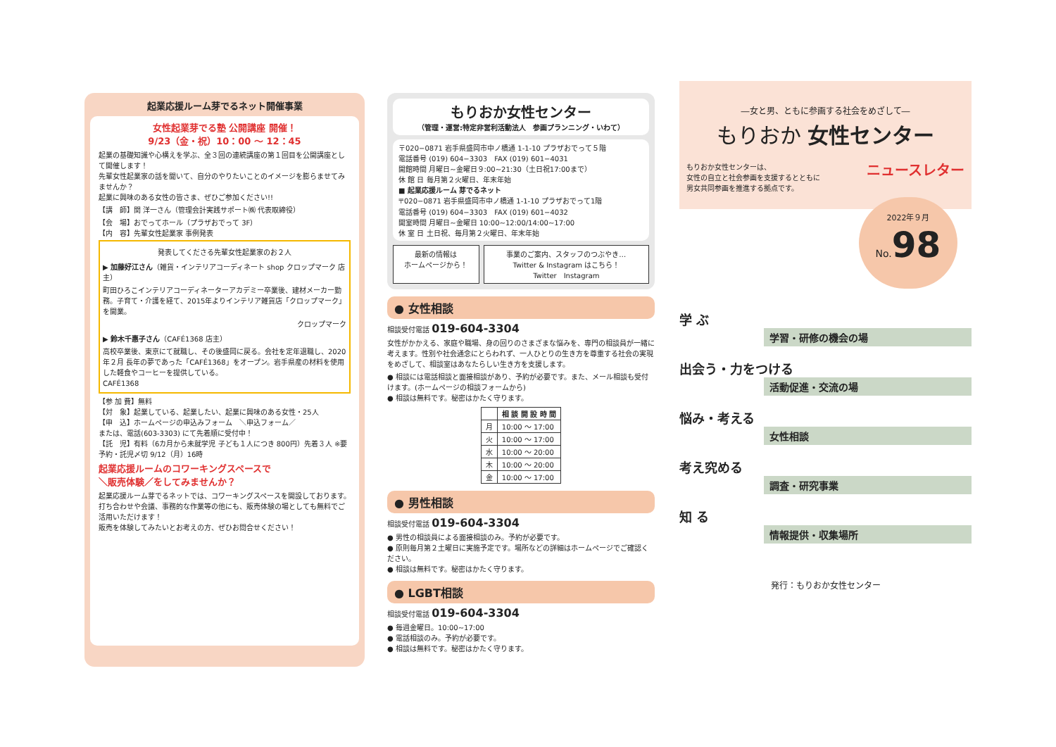起業応援ルーム芽でるネット開催事業
女性起業芽でる塾 公開講座 開催！
9/23（金・祝）10：00 ～ 12：45
起業の基礎知識や心構えを学ぶ、全３回の連続講座の第１回目を公開講座として開催します！
先輩女性起業家の話を聞いて、自分のやりたいことのイメージを膨らませてみませんか？
起業に興味のある女性の皆さま、ぜひご参加ください!!
【講　師】関 洋一さん（管理会計実践サポート㈱ 代表取締役）
【会　場】おでってホール（プラザおでって 3F）
【内　容】先輩女性起業家 事例発表
発表してくださる先輩女性起業家のお２人
▶ 加藤好江さん（雑貨・インテリアコーディネート shop クロップマーク 店主）
町田ひろこインテリアコーディネーターアカデミー卒業後、建材メーカー勤務。子育て・介護を経て、2015年よりインテリア雑貨店「クロップマーク」を開業。
クロップマーク
▶ 鈴木千惠子さん（CAFÉ1368 店主）
高校卒業後、東京にて就職し、その後盛岡に戻る。会社を定年退職し、2020年２月 長年の夢であった「CAFÉ1368」をオープン。岩手県産の材料を使用した軽食やコーヒーを提供している。
CAFÉ1368
【参 加 費】無料
【対　象】起業している、起業したい、起業に興味のある女性・25人
【申　込】ホームページの申込みフォーム　＼申込フォーム／
または、電話(603-3303) にて先着順に受付中！
【託　児】有料（6カ月から未就学児 子ども１人につき 800円）先着３人 ※要予約・託児〆切 9/12（月）16時
起業応援ルームのコワーキングスペースで
＼販売体験／をしてみませんか？
起業応援ルーム芽でるネットでは、コワーキングスペースを開設しております。打ち合わせや会議、事務的な作業等の他にも、販売体験の場としても無料でご活用いただけます！
販売を体験してみたいとお考えの方、ぜひお問合せください！
もりおか女性センター
（管理・運営:特定非営利活動法人　参画プランニング・いわて）
〒020−0871 岩手県盛岡市中ノ橋通 1-1-10 プラザおでって５階
電話番号 (019) 604−3303　FAX (019) 601−4031
開館時間 月曜日~金曜日９:00~21:30（土日祝17:00まで）
休 館 日 毎月第２火曜日、年末年始
■ 起業応援ルーム 芽でるネット
〒020−0871 岩手県盛岡市中ノ橋通 1-1-10 プラザおでって1階
電話番号 (019) 604−3303　FAX (019) 601−4032
開室時間 月曜日~金曜日 10:00~12:00/14:00~17:00
休 室 日 土日祝、毎月第２火曜日、年末年始
最新の情報は
ホームページから！
事業のご案内、スタッフのつぶやき…
Twitter & Instagram はこちら！
Twitter　Instagram
● 女性相談
相談受付電話 019-604-3304
女性がかかえる、家庭や職場、身の回りのさまざまな悩みを、専門の相談員が一緒に考えます。性別や社会通念にとらわれず、一人ひとりの生き方を尊重する社会の実現をめざして、相談室はあなたらしい生き方を支援します。
● 相談には電話相談と面接相談があり、予約が必要です。また、メール相談も受付けます。(ホームページの相談フォームから)
● 相談は無料です。秘密はかたく守ります。
| | 相 談 開 設 時 間 |
| --- | --- |
| 月 | 10:00 ～ 17:00 |
| 火 | 10:00 ～ 17:00 |
| 水 | 10:00 ～ 20:00 |
| 木 | 10:00 ～ 20:00 |
| 金 | 10:00 ～ 17:00 |
● 男性相談
相談受付電話 019-604-3304
● 男性の相談員による面接相談のみ。予約が必要です。
● 原則毎月第２土曜日に実施予定です。場所などの詳細はホームページでご確認ください。
● 相談は無料です。秘密はかたく守ります。
● LGBT相談
相談受付電話 019-604-3304
● 毎週金曜日。10:00~17:00
● 電話相談のみ。予約が必要です。
● 相談は無料です。秘密はかたく守ります。
―女と男、ともに参画する社会をめざして―
もりおか 女性センター
もりおか女性センターは、
女性の自立と社会参画を支援するとともに
男女共同参画を推進する拠点です。
ニュースレター
2022年９月
No. 98
学 ぶ
学習・研修の機会の場
出会う・力をつける
活動促進・交流の場
悩み・考える
女性相談
考え究める
調査・研究事業
知 る
情報提供・収集場所
発行：もりおか女性センター